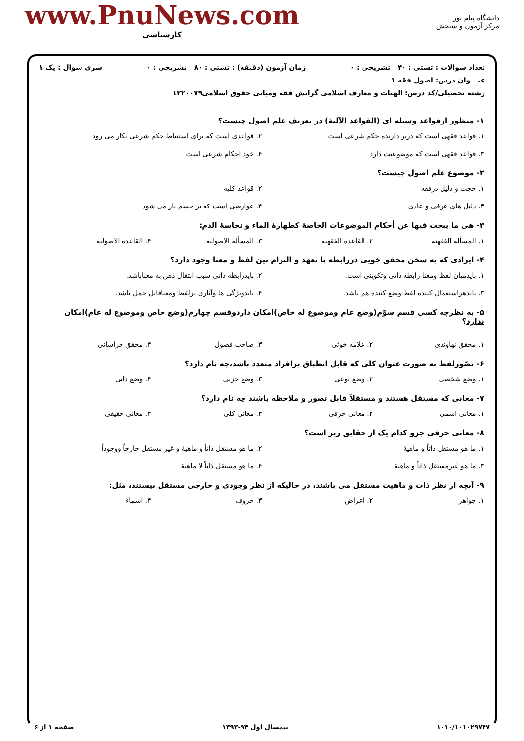دانشگاه پیام نور
مرکز آزمون و سنجش
www.PnuNews.com
کارشناسی
تعداد سوالات : تستی : ۴۰ تشریحی : ۰ زمان آزمون (دقیقه) : تستی : ۸۰ تشریحی : ۰ سری سوال : یک ۱
عنـــوان درس: اصول فقه ۱
رشته تحصیلی/کد درس: الهیات و معارف اسلامی گرایش فقه ومبانی حقوق اسلامی۱۲۲۰۰۷۹
۱- منظور ازقواعد وسیله ای (القواعد الآلیهٔ) در تعریف علم اصول چیست؟
۱. قواعد فقهی است که دربر دارنده حکم شرعی است ۲. قواعدی است که برای استنباط حکم شرعی بکار می رود ۳. قواعد فقهی است که موضوعیت دارد ۴. خود احکام شرعی است
۲- موضوع علم اصول چیست؟
۱. حجت و دلیل درفقه ۲. قواعد کلیه ۳. دلیل های عرفی و عادی ۴. عوارضی است که بر جسم بار می شود
۳- هی ما یبحث فیها عن أحکام الموضوعات الخاصهٔ کطهارهٔ الماء و نجاسهٔ الدم:
۱. المسأله الفقهیه ۲. القاعده الفقهیه ۳. المسأله الاصولیه ۴. القاعده الاصولیه
۴- ایرادی که به سخن محقق خویی دررابطه با تعهد و التزام بین لفظ و معنا وجود دارد؟
۱. بایدمیان لفظ ومعنا رابطه ذاتی وتکوینی است. ۲. بایدرابطه ذاتی سبب انتقال ذهن به معناباشد. ۳. بایدهراستعمال کننده لفظ وضع کننده هم باشد. ۴. بایدویژگی ها وآثاری برلفظ ومعناقابل حمل باشد.
۵- به نظرچه کسی قسم سوّم(وضع عام وموضوع له خاص)امکان داردوقسم چهارم(وضع خاص وموضوع له عام)امکان ندارد؟
۱. محقق نهاوندی ۲. علامه خوئی ۳. صاحب فصول ۴. محقق خراسانی
۶- تصّورلفظ به صورت عنوان کلی که قابل انطباق برافراد متعدد باشد،چه نام دارد؟
۱. وضع شخصی ۲. وضع نوعی ۳. وضع جزیی ۴. وضع ذاتی
۷- معانی که مستقل هستند و مستقلاً قابل تصور و ملاحظه باشند چه نام دارد؟
۱. معانی اسمی ۲. معانی حرفی ۳. معانی کلی ۴. معانی حقیقی
۸- معانی حرفی جزو کدام یک از حقایق زیر است؟
۱. ما هو مستقل ذاتاً و ماهیهٔ ۲. ما هو مستقل ذاتاً و ماهیهٔ و غیر مستقل خارجاً ووجوداً ۳. ما هو غیرمستقل ذاتاً و ماهیهٔ ۴. ما هو مستقل ذاتاً لا ماهیهٔ
۹- آنچه از نظر ذات و ماهیت مستقل می باشند، در حالیکه از نظر وجودی و خارجی مستقل نیستند، مثل:
۱. جواهر ۲. اعراض ۳. حروف ۴. اسماء
۱۰۱۰/۱۰۱۰۲۹۷۴۷ نیمسال اول ۹۴-۱۳۹۳ صفحه ۱ از ۶